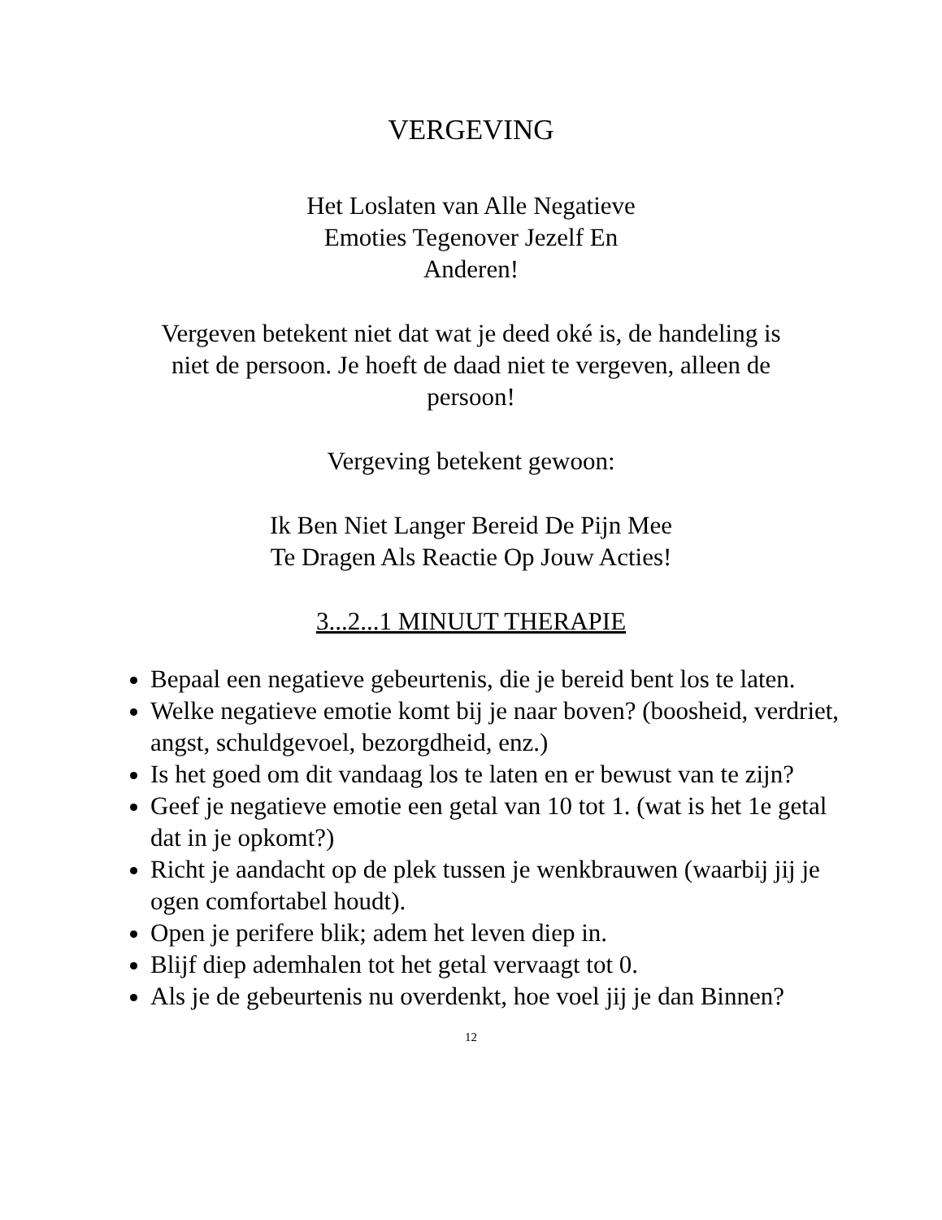VERGEVING
Het Loslaten van Alle Negatieve
Emoties Tegenover Jezelf En
Anderen!
Vergeven betekent niet dat wat je deed oké is, de handeling is
niet de persoon. Je hoeft de daad niet te vergeven, alleen de
persoon!
Vergeving betekent gewoon:
Ik Ben Niet Langer Bereid De Pijn Mee
Te Dragen Als Reactie Op Jouw Acties!
3...2...1 MINUUT THERAPIE
Bepaal een negatieve gebeurtenis, die je bereid bent los te laten.
Welke negatieve emotie komt bij je naar boven? (boosheid, verdriet, angst, schuldgevoel, bezorgdheid, enz.)
Is het goed om dit vandaag los te laten en er bewust van te zijn?
Geef je negatieve emotie een getal van 10 tot 1. (wat is het 1e getal dat in je opkomt?)
Richt je aandacht op de plek tussen je wenkbrauwen (waarbij jij je ogen comfortabel houdt).
Open je perifere blik; adem het leven diep in.
Blijf diep ademhalen tot het getal vervaagt tot 0.
Als je de gebeurtenis nu overdenkt, hoe voel jij je dan Binnen?
12